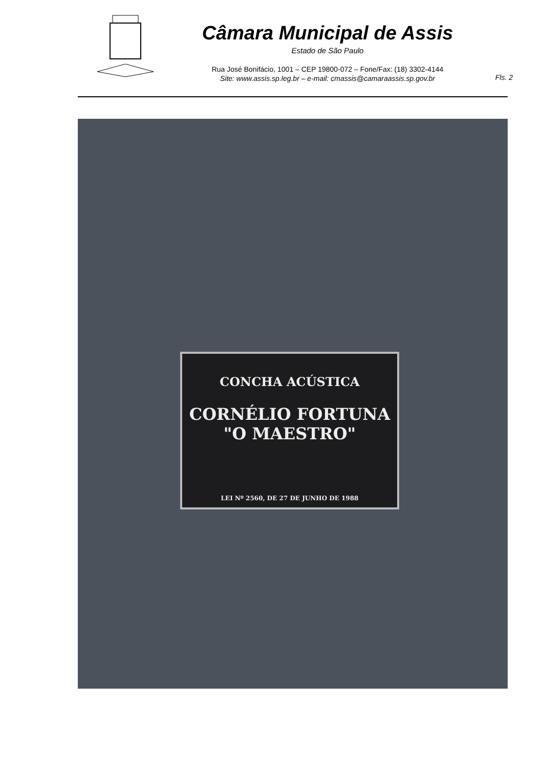Câmara Municipal de Assis
Estado de São Paulo
Rua José Bonifácio, 1001 – CEP 19800-072 – Fone/Fax: (18) 3302-4144
Site: www.assis.sp.leg.br – e-mail: cmassis@camaraassis.sp.gov.br
Fls. 2
CONCHA ACÚSTICA
CORNÉLIO FORTUNA
"O MAESTRO"
LEI Nº 2560, DE 27 DE JUNHO DE 1988